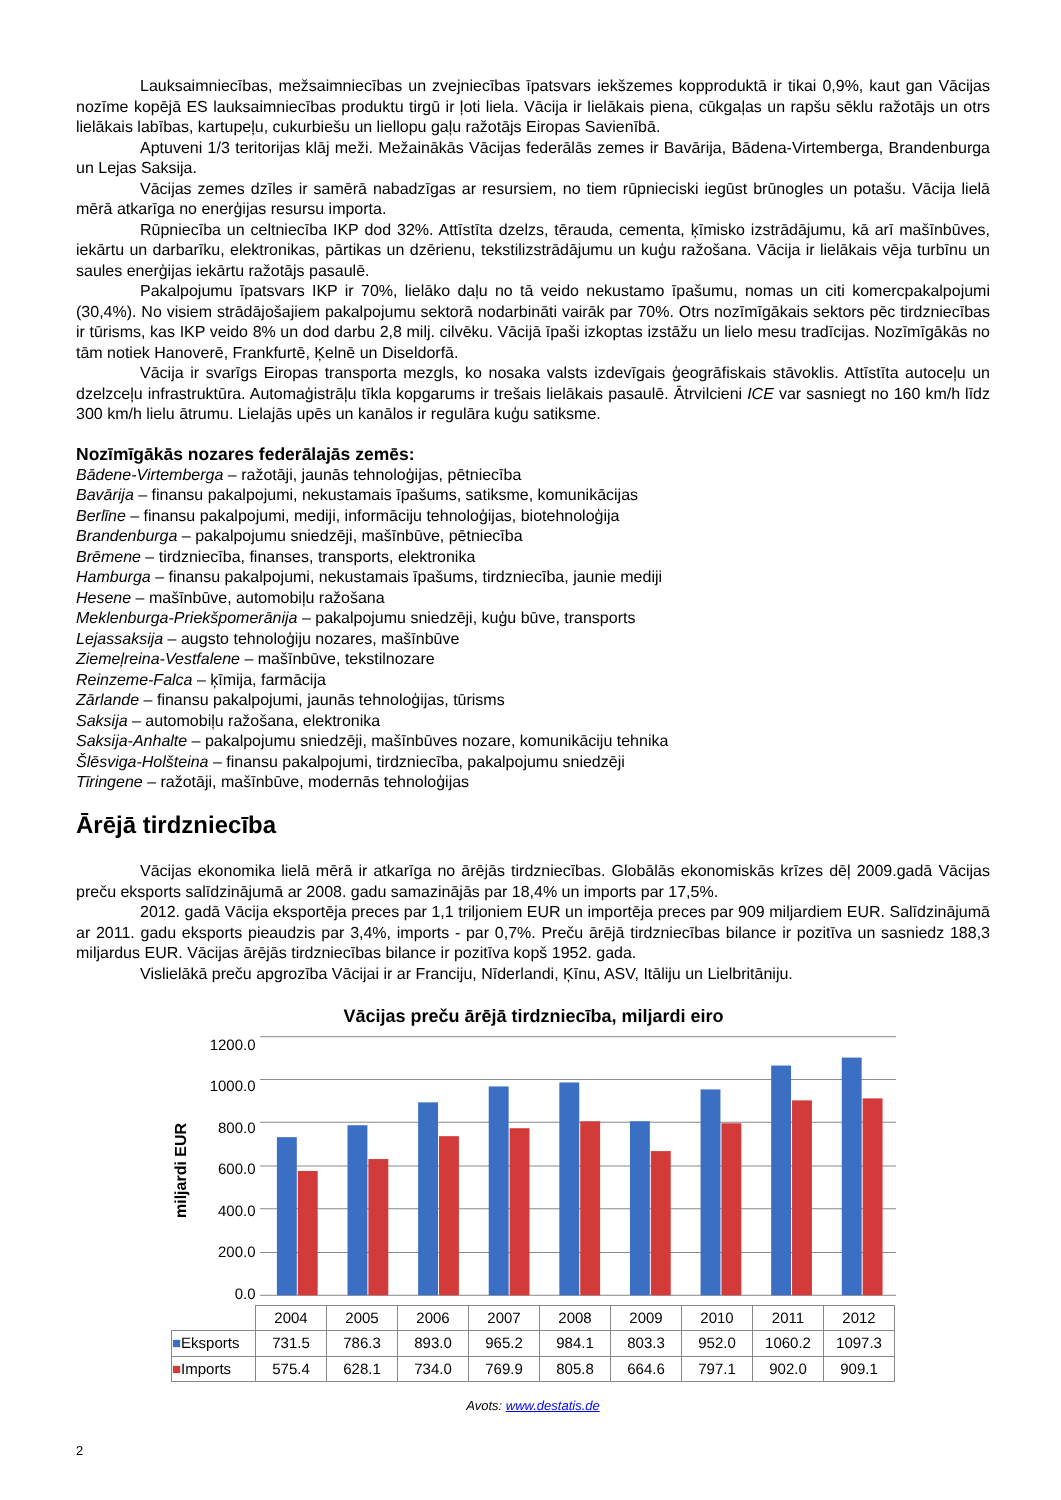Lauksaimniecības, mežsaimniecības un zvejniecības īpatsvars iekšzemes kopproduktā ir tikai 0,9%, kaut gan Vācijas nozīme kopējā ES lauksaimniecības produktu tirgū ir ļoti liela. Vācija ir lielākais piena, cūkgaļas un rapšu sēklu ražotājs un otrs lielākais labības, kartupeļu, cukurbiešu un liellopu gaļu ražotājs Eiropas Savienībā.
Aptuveni 1/3 teritorijas klāj meži. Mežainākās Vācijas federālās zemes ir Bavārija, Bādena-Virtemberga, Brandenburga un Lejas Saksija.
Vācijas zemes dzīles ir samērā nabadzīgas ar resursiem, no tiem rūpnieciski iegūst brūnogles un potašu. Vācija lielā mērā atkarīga no enerģijas resursu importa.
Rūpniecība un celtniecība IKP dod 32%. Attīstīta dzelzs, tērauda, cementa, ķīmisko izstrādājumu, kā arī mašīnbūves, iekārtu un darbarīku, elektronikas, pārtikas un dzērienu, tekstilizstrādājumu un kuģu ražošana. Vācija ir lielākais vēja turbīnu un saules enerģijas iekārtu ražotājs pasaulē.
Pakalpojumu īpatsvars IKP ir 70%, lielāko daļu no tā veido nekustamo īpašumu, nomas un citi komercpakalpojumi (30,4%). No visiem strādājošajiem pakalpojumu sektorā nodarbināti vairāk par 70%. Otrs nozīmīgākais sektors pēc tirdzniecības ir tūrisms, kas IKP veido 8% un dod darbu 2,8 milj. cilvēku. Vācijā īpaši izkoptas izstāžu un lielo mesu tradīcijas. Nozīmīgākās no tām notiek Hanoverē, Frankfurtē, Ķelnē un Diseldorfā.
Vācija ir svarīgs Eiropas transporta mezgls, ko nosaka valsts izdevīgais ģeogrāfiskais stāvoklis. Attīstīta autoceļu un dzelzceļu infrastruktūra. Automaģistrāļu tīkla kopgarums ir trešais lielākais pasaulē. Ātrvilcieni ICE var sasniegt no 160 km/h līdz 300 km/h lielu ātrumu. Lielajās upēs un kanālos ir regulāra kuģu satiksme.
Nozīmīgākās nozares federālajās zemēs:
Bādene-Virtemberga – ražotāji, jaunās tehnoloģijas, pētniecība
Bavārija – finansu pakalpojumi, nekustamais īpašums, satiksme, komunikācijas
Berlīne – finansu pakalpojumi, mediji, informāciju tehnoloģijas, biotehnoloģija
Brandenburga – pakalpojumu sniedzēji, mašīnbūve, pētniecība
Brēmene – tirdzniecība, finanses, transports, elektronika
Hamburga – finansu pakalpojumi, nekustamais īpašums, tirdzniecība, jaunie mediji
Hesene – mašīnbūve, automobiļu ražošana
Meklenburga-Priekšpomerānija – pakalpojumu sniedzēji, kuģu būve, transports
Lejassaksija – augsto tehnoloģiju nozares, mašīnbūve
Ziemeļreina-Vestfalene – mašīnbūve, tekstilnozare
Reinzeme-Falca – ķīmija, farmācija
Zārlande – finansu pakalpojumi, jaunās tehnoloģijas, tūrisms
Saksija – automobiļu ražošana, elektronika
Saksija-Anhalte – pakalpojumu sniedzēji, mašīnbūves nozare, komunikāciju tehnika
Šlēsviga-Holšteina – finansu pakalpojumi, tirdzniecība, pakalpojumu sniedzēji
Tīringene – ražotāji, mašīnbūve, modernās tehnoloģijas
Ārējā tirdzniecība
Vācijas ekonomika lielā mērā ir atkarīga no ārējās tirdzniecības. Globālās ekonomiskās krīzes dēļ 2009.gadā Vācijas preču eksports salīdzinājumā ar 2008. gadu samazinājās par 18,4% un imports par 17,5%.
2012. gadā Vācija eksportēja preces par 1,1 triljoniem EUR un importēja preces par 909 miljardiem EUR. Salīdzinājumā ar 2011. gadu eksports pieaudzis par 3,4%, imports - par 0,7%. Preču ārējā tirdzniecības bilance ir pozitīva un sasniedz 188,3 miljardus EUR. Vācijas ārējās tirdzniecības bilance ir pozitīva kopš 1952. gada.
Vislielākā preču apgrozība Vācijai ir ar Franciju, Nīderlandi, Ķīnu, ASV, Itāliju un Lielbritāniju.
Vācijas preču ārējā tirdzniecība, miljardi eiro
miljardi EUR
1200.0
1000.0
800.0
600.0
400.0
200.0
0.0
| | 2004 | 2005 | 2006 | 2007 | 2008 | 2009 | 2010 | 2011 | 2012 |
| ■ Eksports | 731.5 | 786.3 | 893.0 | 965.2 | 984.1 | 803.3 | 952.0 | 1060.2 | 1097.3 |
| ■ Imports | 575.4 | 628.1 | 734.0 | 769.9 | 805.8 | 664.6 | 797.1 | 902.0 | 909.1 |
Avots: www.destatis.de
2